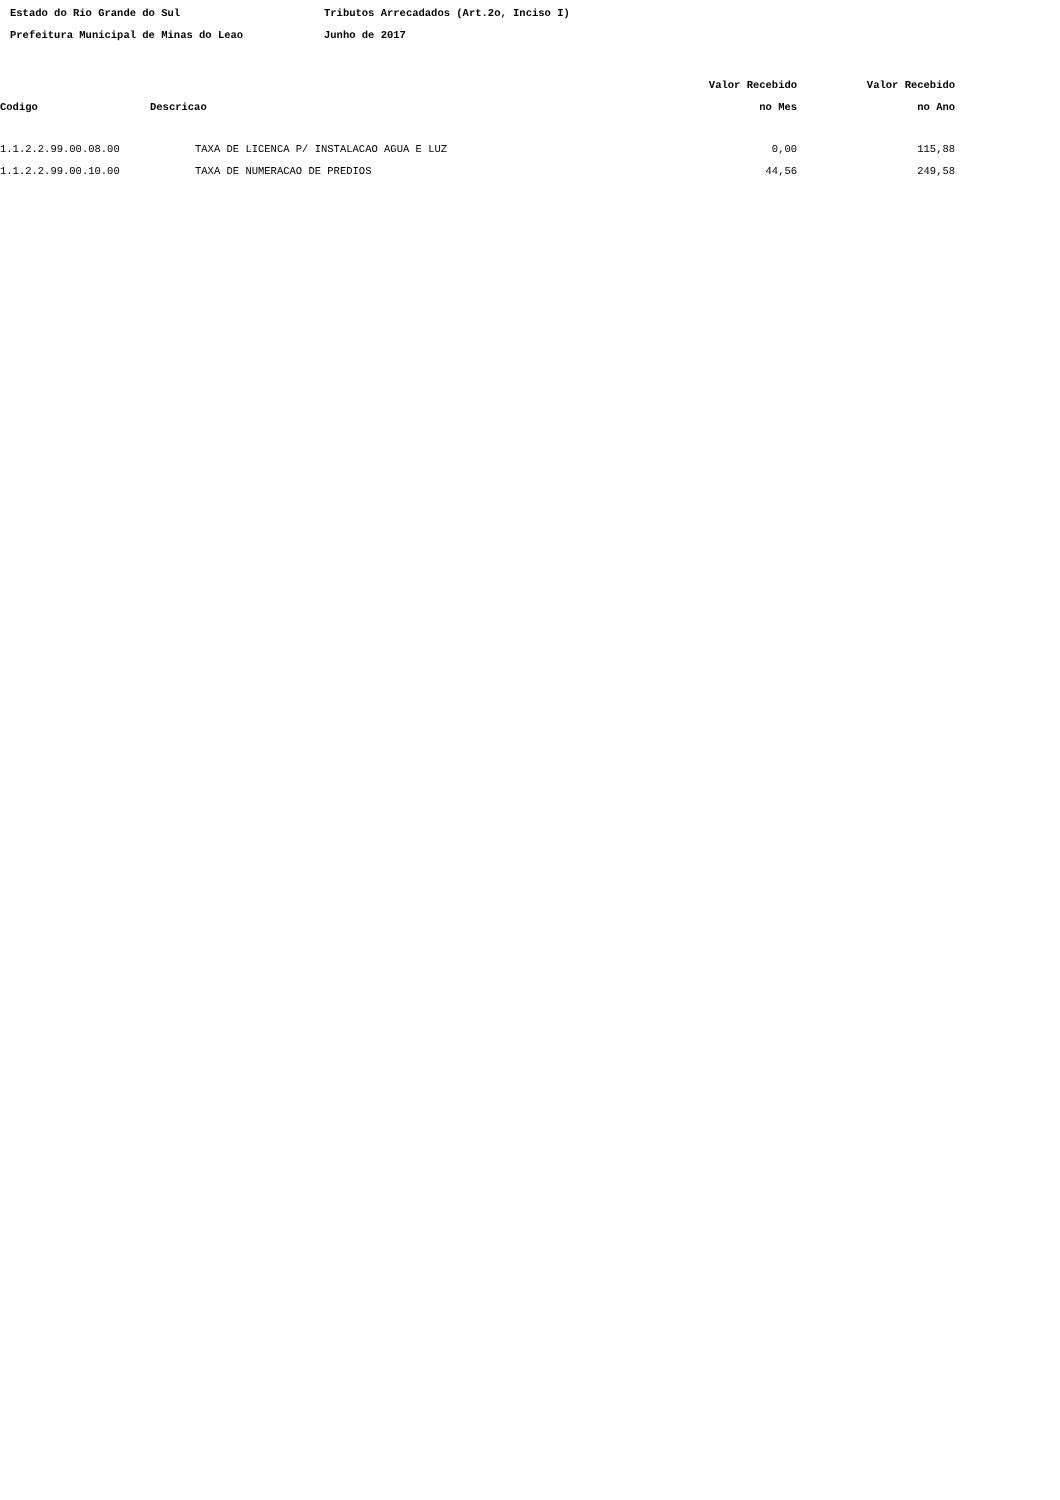Estado do Rio Grande do Sul Tributos Arrecadados (Art.2o, Inciso I)
Prefeitura Municipal de Minas do Leao Junho de 2017
| | | Valor Recebido | Valor Recebido |
| --- | --- | --- | --- |
| Codigo | Descricao | no Mes | no Ano |
| 1.1.2.2.99.00.08.00 | TAXA DE LICENCA P/ INSTALACAO AGUA E LUZ | 0,00 | 115,88 |
| 1.1.2.2.99.00.10.00 | TAXA DE NUMERACAO DE PREDIOS | 44,56 | 249,58 |